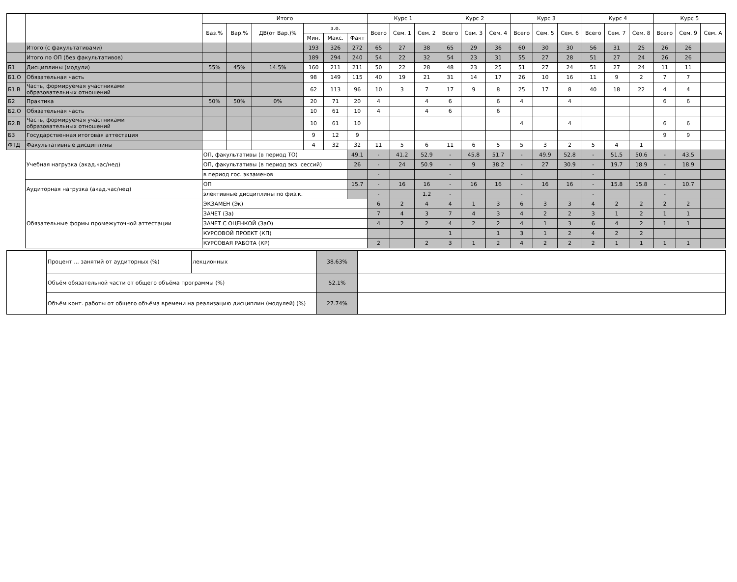| | | Итого | | | | | | Курс 1 | | | Курс 2 | | | Курс 3 | | | Курс 4 | | | Курс 5 | | |
| --- | --- | --- | --- | --- | --- | --- | --- | --- | --- | --- | --- | --- | --- | --- | --- | --- | --- | --- | --- | --- | --- | --- |
| | | Баз.% | Вар.% | ДВ(от Вар.)% | з.е. | | | Всего | Сем. 1 | Сем. 2 | Всего | Сем. 3 | Сем. 4 | Всего | Сем. 5 | Сем. 6 | Всего | Сем. 7 | Сем. 8 | Всего | Сем. 9 | Сем. А |
| | | | | | Мин. | Макс. | Факт | | | | | | | | | | | | | | | |
| | Итого (с факультативами) | | | | 193 | 326 | 272 | 65 | 27 | 38 | 65 | 29 | 36 | 60 | 30 | 30 | 56 | 31 | 25 | 26 | 26 | |
| | Итого по ОП (без факультативов) | | | | 189 | 294 | 240 | 54 | 22 | 32 | 54 | 23 | 31 | 55 | 27 | 28 | 51 | 27 | 24 | 26 | 26 | |
| Б1 | Дисциплины (модули) | 55% | 45% | 14.5% | 160 | 211 | 211 | 50 | 22 | 28 | 48 | 23 | 25 | 51 | 27 | 24 | 51 | 27 | 24 | 11 | 11 | |
| Б1.О | Обязательная часть | | | | 98 | 149 | 115 | 40 | 19 | 21 | 31 | 14 | 17 | 26 | 10 | 16 | 11 | 9 | 2 | 7 | 7 | |
| Б1.В | Часть, формируемая участниками образовательных отношений | | | | 62 | 113 | 96 | 10 | 3 | 7 | 17 | 9 | 8 | 25 | 17 | 8 | 40 | 18 | 22 | 4 | 4 | |
| Б2 | Практика | 50% | 50% | 0% | 20 | 71 | 20 | 4 | | 4 | 6 | | 6 | 4 | | 4 | | | | 6 | 6 | |
| Б2.О | Обязательная часть | | | | 10 | 61 | 10 | 4 | | 4 | 6 | | 6 | | | | | | | | | |
| Б2.В | Часть, формируемая участниками образовательных отношений | | | | 10 | 61 | 10 | | | | | | | 4 | | 4 | | | | 6 | 6 | |
| Б3 | Государственная итоговая аттестация | | | | 9 | 12 | 9 | | | | | | | | | | | | | 9 | 9 | |
| ФТД | Факультативные дисциплины | | | | 4 | 32 | 32 | 11 | 5 | 6 | 11 | 6 | 5 | 5 | 3 | 2 | 5 | 4 | 1 | | | |
| | Учебная нагрузка (акад.час/нед) | ОП, факультативы (в период ТО) | | | | | 49.1 | - | 41.2 | 52.9 | - | 45.8 | 51.7 | - | 49.9 | 52.8 | - | 51.5 | 50.6 | - | 43.5 | |
| | | ОП, факультативы (в период экз. сессий) | | | | | 26 | - | 24 | 50.9 | - | 9 | 38.2 | - | 27 | 30.9 | - | 19.7 | 18.9 | - | 18.9 | |
| | | в период гос. экзаменов | | | | | | - | | | - | | | - | | | - | | | - | | |
| | Аудиторная нагрузка (акад.час/нед) | ОП | | | | | 15.7 | - | 16 | 16 | - | 16 | 16 | - | 16 | 16 | - | 15.8 | 15.8 | - | 10.7 | |
| | | элективные дисциплины по физ.к. | | | | | | - | | 1.2 | - | | | - | | | - | | | - | | |
| | Обязательные формы промежуточной аттестации | ЭКЗАМЕН (Эк) | | | | | | 6 | 2 | 4 | 4 | 1 | 3 | 6 | 3 | 3 | 4 | 2 | 2 | 2 | 2 | |
| | | ЗАЧЕТ (За) | | | | | | 7 | 4 | 3 | 7 | 4 | 3 | 4 | 2 | 2 | 3 | 1 | 2 | 1 | 1 | |
| | | ЗАЧЕТ С ОЦЕНКОЙ (ЗаО) | | | | | | 4 | 2 | 2 | 4 | 2 | 2 | 4 | 1 | 3 | 6 | 4 | 2 | 1 | 1 | |
| | | КУРСОВОЙ ПРОЕКТ (КП) | | | | | | | | | 1 | | 1 | 3 | 1 | 2 | 4 | 2 | 2 | | | |
| | | КУРСОВАЯ РАБОТА (КР) | | | | | | 2 | | 2 | 3 | 1 | 2 | 4 | 2 | 2 | 2 | 1 | 1 | 1 | 1 | |
| | Процент ... занятий от аудиторных (%) | лекционных | 38.63% | |
| | Объём обязательной части от общего объёма программы (%) | | 52.1% | |
| | Объём конт. работы от общего объёма времени на реализацию дисциплин (модулей) (%) | | 27.74% | |